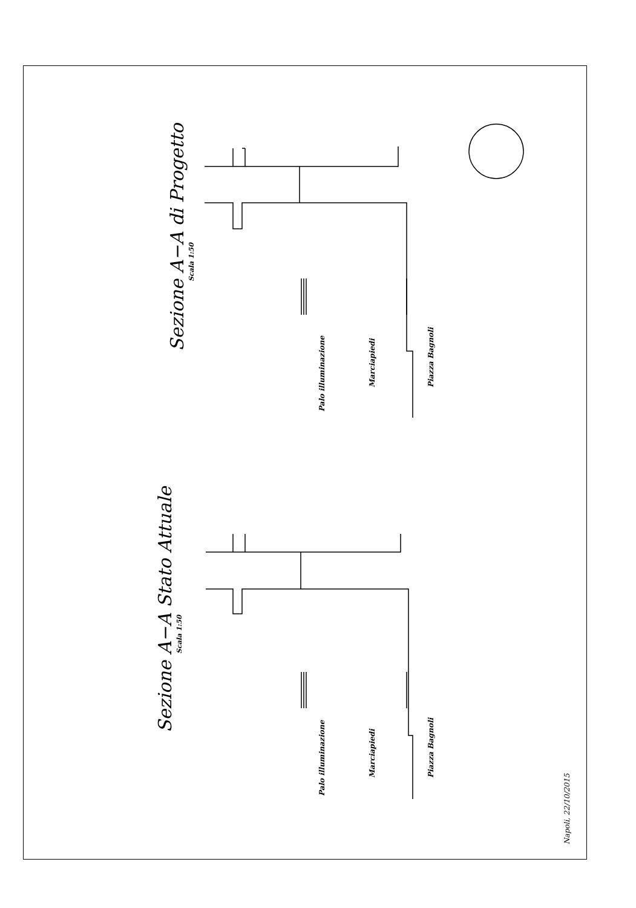Sezione A−A di Progetto
Scala 1:50
Palo illuminazione
Marciapiedi Piazza Bagnoli
Sezione A−A Stato Attuale
Scala 1:50
Palo illuminazione
Marciapiedi Piazza Bagnoli
Napoli, 22/10/2015